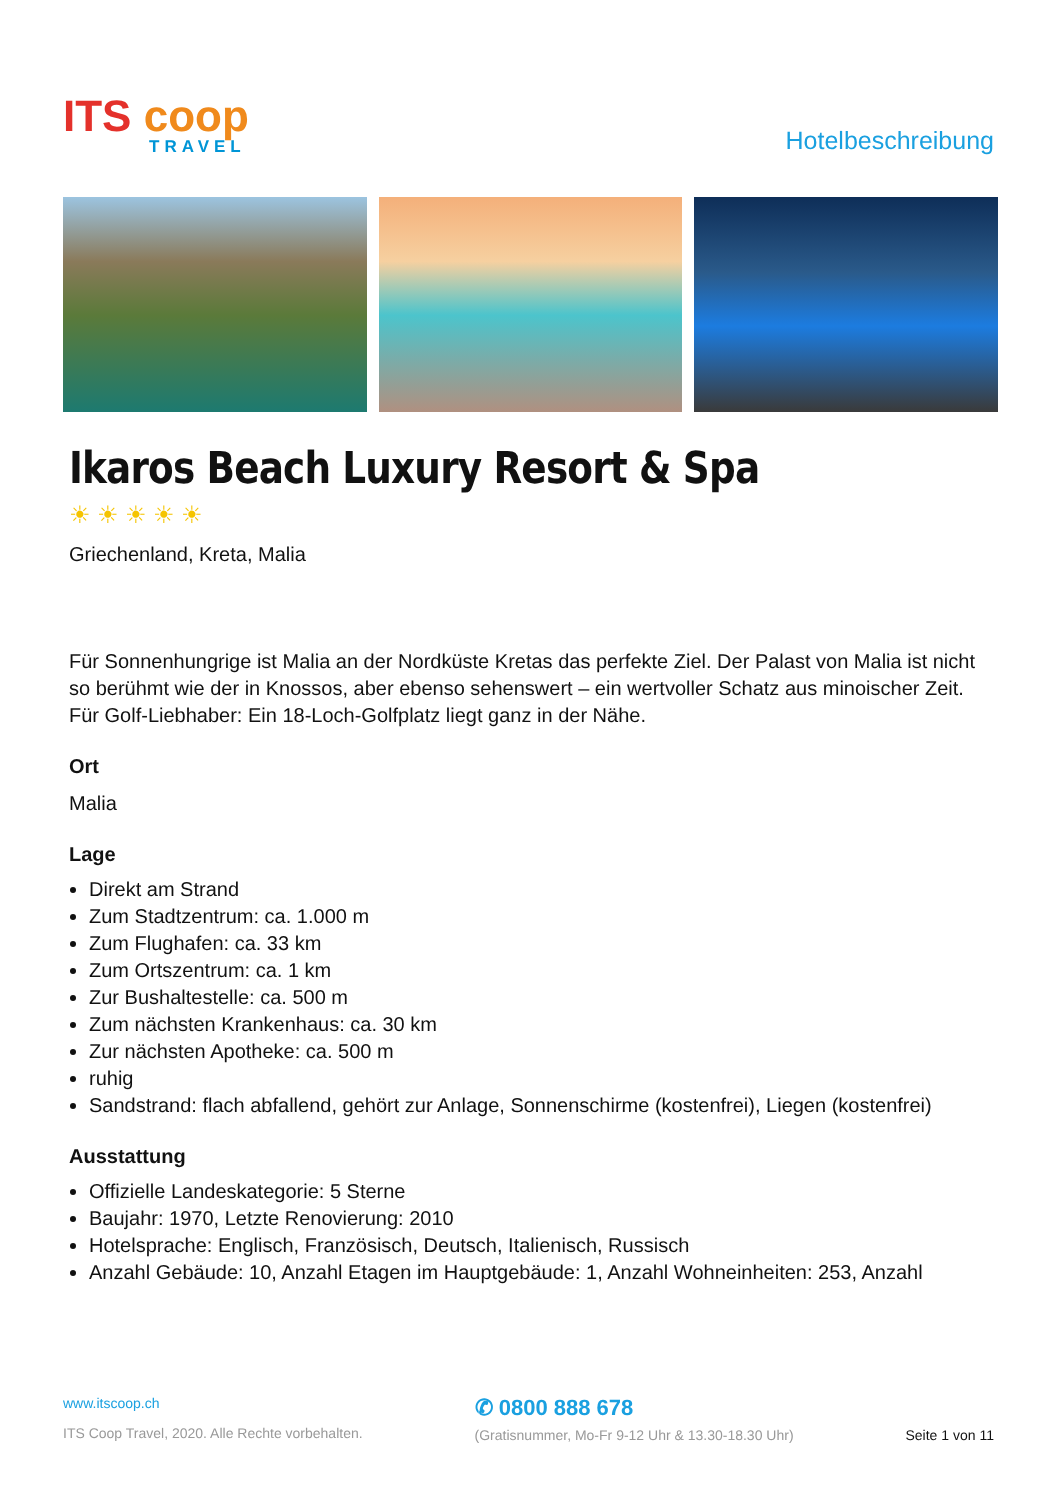ITS coop
TRAVEL
Hotelbeschreibung
Ikaros Beach Luxury Resort & Spa
☀☀☀☀☀
Griechenland, Kreta, Malia
Für Sonnenhungrige ist Malia an der Nordküste Kretas das perfekte Ziel. Der Palast von Malia ist nicht so berühmt wie der in Knossos, aber ebenso sehenswert – ein wertvoller Schatz aus minoischer Zeit. Für Golf-Liebhaber: Ein 18-Loch-Golfplatz liegt ganz in der Nähe.
Ort
Malia
Lage
Direkt am Strand
Zum Stadtzentrum: ca. 1.000 m
Zum Flughafen: ca. 33 km
Zum Ortszentrum: ca. 1 km
Zur Bushaltestelle: ca. 500 m
Zum nächsten Krankenhaus: ca. 30 km
Zur nächsten Apotheke: ca. 500 m
ruhig
Sandstrand: flach abfallend, gehört zur Anlage, Sonnenschirme (kostenfrei), Liegen (kostenfrei)
Ausstattung
Offizielle Landeskategorie: 5 Sterne
Baujahr: 1970, Letzte Renovierung: 2010
Hotelsprache: Englisch, Französisch, Deutsch, Italienisch, Russisch
Anzahl Gebäude: 10, Anzahl Etagen im Hauptgebäude: 1, Anzahl Wohneinheiten: 253, Anzahl
www.itscoop.ch
ITS Coop Travel, 2020. Alle Rechte vorbehalten.
✆ 0800 888 678
(Gratisnummer, Mo-Fr 9-12 Uhr & 13.30-18.30 Uhr)
Seite 1 von 11